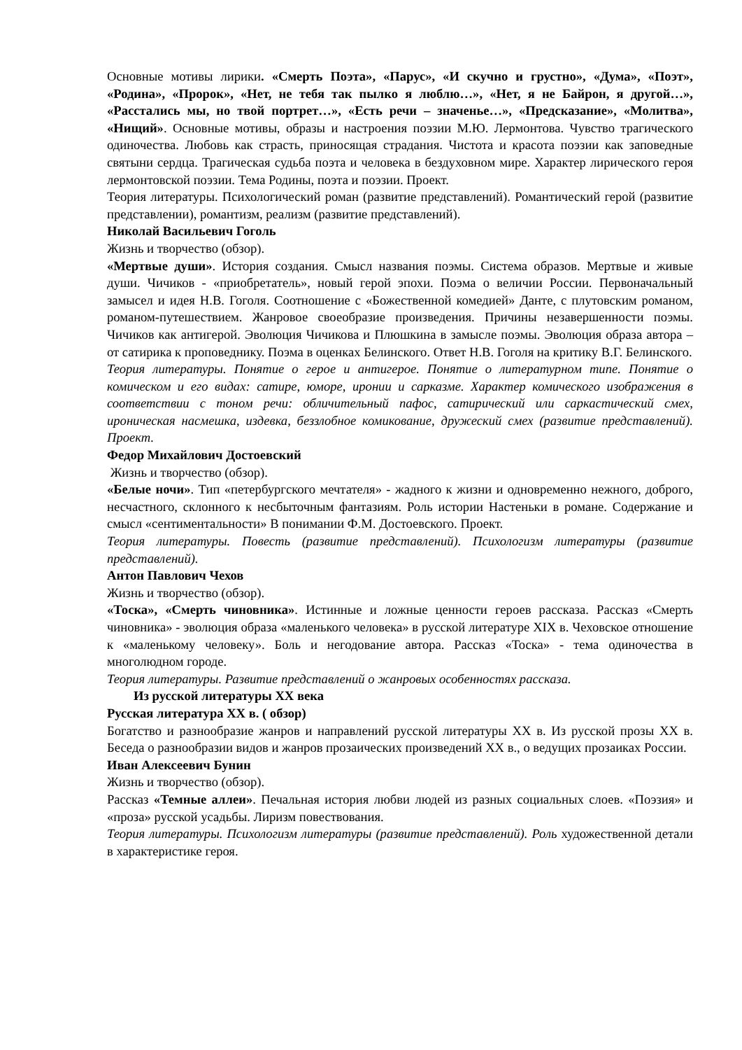Основные мотивы лирики. «Смерть Поэта», «Парус», «И скучно и грустно», «Дума», «Поэт», «Родина», «Пророк», «Нет, не тебя так пылко я люблю…», «Нет, я не Байрон, я другой…», «Расстались мы, но твой портрет…», «Есть речи – значенье…», «Предсказание», «Молитва», «Нищий». Основные мотивы, образы и настроения поэзии М.Ю. Лермонтова. Чувство трагического одиночества. Любовь как страсть, приносящая страдания. Чистота и красота поэзии как заповедные святыни сердца. Трагическая судьба поэта и человека в бездуховном мире. Характер лирического героя лермонтовской поэзии. Тема Родины, поэта и поэзии. Проект.
Теория литературы. Психологический роман (развитие представлений). Романтический герой (развитие представлении), романтизм, реализм (развитие представлений).
Николай Васильевич Гоголь
Жизнь и творчество (обзор).
«Мертвые души». История создания. Смысл названия поэмы. Система образов. Мертвые и живые души. Чичиков - «приобретатель», новый герой эпохи. Поэма о величии России. Первоначальный замысел и идея Н.В. Гоголя. Соотношение с «Божественной комедией» Данте, с плутовским романом, романом-путешествием. Жанровое своеобразие произведения. Причины незавершенности поэмы. Чичиков как антигерой. Эволюция Чичикова и Плюшкина в замысле поэмы. Эволюция образа автора – от сатирика к проповеднику. Поэма в оценках Белинского. Ответ Н.В. Гоголя на критику В.Г. Белинского.
Теория литературы. Понятие о герое и антигерое. Понятие о литературном типе. Понятие о комическом и его видах: сатире, юморе, иронии и сарказме. Характер комического изображения в соответствии с тоном речи: обличительный пафос, сатирический или саркастический смех, ироническая насмешка, издевка, беззлобное комикование, дружеский смех (развитие представлений). Проект.
Федор Михайлович Достоевский
Жизнь и творчество (обзор).
«Белые ночи». Тип «петербургского мечтателя» - жадного к жизни и одновременно нежного, доброго, несчастного, склонного к несбыточным фантазиям. Роль истории Настеньки в романе. Содержание и смысл «сентиментальности» В понимании Ф.М. Достоевского. Проект.
Теория литературы. Повесть (развитие представлений). Психологизм литературы (развитие представлений).
Антон Павлович Чехов
Жизнь и творчество (обзор).
«Тоска», «Смерть чиновника». Истинные и ложные ценности героев рассказа. Рассказ «Смерть чиновника» - эволюция образа «маленького человека» в русской литературе XIX в. Чеховское отношение к «маленькому человеку». Боль и негодование автора. Рассказ «Тоска» - тема одиночества в многолюдном городе.
Теория литературы. Развитие представлений о жанровых особенностях рассказа.
Из русской литературы XX века
Русская литература XX в. ( обзор)
Богатство и разнообразие жанров и направлений русской литературы XX в. Из русской прозы XX в. Беседа о разнообразии видов и жанров прозаических произведений XX в., о ведущих прозаиках России.
Иван Алексеевич Бунин
Жизнь и творчество (обзор).
Рассказ «Темные аллеи». Печальная история любви людей из разных социальных слоев. «Поэзия» и «проза» русской усадьбы. Лиризм повествования.
Теория литературы. Психологизм литературы (развитие представлений). Роль художественной детали в характеристике героя.